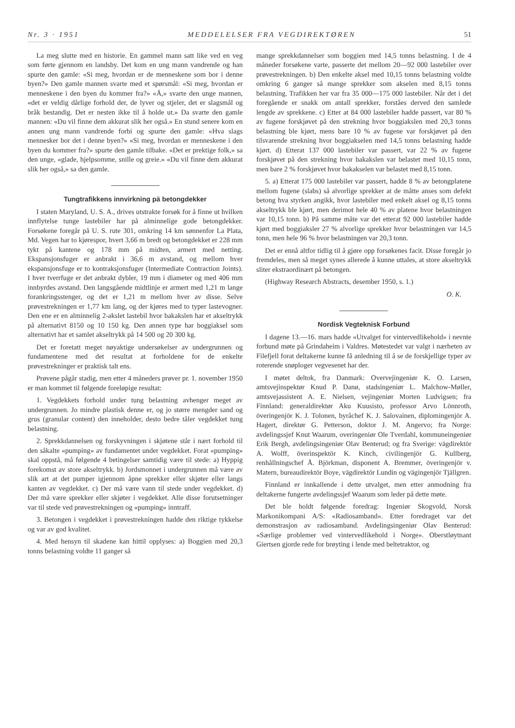Nr. 3 · 1951 MEDDELELSER FRA VEGDIREKTØREN 51
La meg slutte med en historie. En gammel mann satt like ved en veg som førte gjennom en landsby. Det kom en ung mann vandrende og han spurte den gamle: «Si meg, hvordan er de menneskene som bor i denne byen?» Den gamle mannen svarte med et spørsmål: «Si meg, hvordan er menneskene i den byen du kommer fra?» «Å,» svarte den unge mannen, «det er veldig dårlige forhold der, de lyver og stjeler, det er slagsmål og bråk bestandig. Det er nesten ikke til å holde ut.» Da svarte den gamle mannen: «Du vil finne dem akkurat slik her også.» En stund senere kom en annen ung mann vandrende forbi og spurte den gamle: «Hva slags mennesker bor det i denne byen?» «Si meg, hvordan er menneskene i den byen du kommer fra?» spurte den gamle tilbake. «Det er prektige folk,» sa den unge, «glade, hjelpsomme, snille og greie.» «Du vil finne dem akkurat slik her også,» sa den gamle.
Tungtrafikkens innvirkning pä betongdekker
I staten Maryland, U. S. A., drives utstrakte forsøk for å finne ut hvilken innflytelse tunge lastebiler har på alminnelige gode betongdekker. Forsøkene foregår på U. S. rute 301, omkring 14 km sønnenfor La Plata, Md. Vegen har to kjørespor, hvert 3,66 m bredt og betongdekket er 228 mm tykt på kantene og 178 mm på midten, armert med netting. Ekspansjonsfuger er anbrakt i 36,6 m avstand, og mellom hver ekspansjonsfuge er to kontraksjonsfuger (Intermediate Contraction Joints). I hver tverrfuge er det anbrakt dybler, 19 mm i diameter og med 406 mm innbyrdes avstand. Den langsgående midtlinje er armert med 1,21 m lange forankringsstenger, og det er 1,21 m mellom hver av disse. Selve prøvestrekningen er 1,77 km lang, og der kjøres med to typer lastevogner. Den ene er en alminnelig 2-akslet lastebil hvor bakakslen har et akseltrykk på alternativt 8150 og 10 150 kg. Den annen type har boggiaksel som alternativt har et samlet akseltrykk på 14 500 og 20 300 kg.
Det er foretatt meget nøyaktige undersøkelser av undergrunnen og fundamentene med det resultat at forholdene for de enkelte prøvestrekninger er praktisk talt ens.
Prøvene pågår stadig, men etter 4 måneders prøver pr. 1. november 1950 er man kommet til følgende foreløpige resultat:
1. Vegdekkets forhold under tung belastning avhenger meget av undergrunnen. Jo mindre plastisk denne er, og jo større mengder sand og grus (granular content) den inneholder, desto bedre tåler vegdekket tung belastning.
2. Sprekkdannelsen og forskyvningen i skjøtene står i nært forhold til den såkalte «pumping» av fundamentet under vegdekket. Forat «pumping» skal oppstå, må følgende 4 betingelser samtidig være til stede: a) Hyppig forekomst av store akseltrykk. b) Jordsmonnet i undergrunnen må være av slik art at det pumper igjennom åpne sprekker eller skjøter eller langs kanten av vegdekket. c) Der må være vann til stede under vegdekket. d) Der må være sprekker eller skjøter i vegdekket. Alle disse forutsetninger var til stede ved prøvestrekningen og «pumping» inntraff.
3. Betongen i vegdekket i prøvestrekningen hadde den riktige tykkelse og var av god kvalitet.
4. Med hensyn til skadene kan hittil opplyses: a) Boggien med 20,3 tonns belastning voldte 11 ganger så
mange sprekkdannelser som boggien med 14,5 tonns belastning. I de 4 måneder forsøkene varte, passerte det mellom 20—92 000 lastebiler over prøvestrekningen. b) Den enkelte aksel med 10,15 tonns belastning voldte omkring 6 ganger så mange sprekker som akselen med 8,15 tonns belastning. Trafikken her var fra 35 000—175 000 lastebiler. Når det i det foregående er snakk om antall sprekker, forståes derved den samlede lengde av sprekkene. c) Etter at 84 000 lastebiler hadde passert, var 80 % av fugene forskjøvet på den strekning hvor boggiakslen med 20,3 tonns belastning ble kjørt, mens bare 10 % av fugene var forskjøvet på den tilsvarende strekning hvor boggiakselen med 14,5 tonns belastning hadde kjørt. d) Etterat 137 000 lastebiler var passert, var 22 % av fugene forskjøvet på den strekning hvor bakakslen var belastet med 10,15 tonn, men bare 2 % forskjøvet hvor bakakselen var belastet med 8,15 tonn.
5. a) Etterat 175 000 lastebiler var passert, hadde 8 % av betongplatene mellom fugene (slabs) så alvorlige sprekker at de måtte anses som defekt betong hva styrken angikk, hvor lastebiler med enkelt aksel og 8,15 tonns akseltrykk ble kjørt, men derimot hele 40 % av platene hvor belastningen var 10,15 tonn. b) På samme måte var det etterat 92 000 lastebiler hadde kjørt med boggiaksler 27 % alvorlige sprekker hvor belastningen var 14,5 tonn, men hele 96 % hvor belastningen var 20,3 tonn.
Det er ennå altfor tidlig til å gjøre opp forsøkenes facit. Disse foregår jo fremdeles, men så meget synes allerede å kunne uttales, at store akseltrykk sliter ekstraordinært på betongen.
(Highway Research Abstracts, desember 1950, s. 1.)
O. K.
Nordisk Vegteknisk Forbund
I dagene 13.—16. mars hadde «Utvalget for vintervedlikehold» i nevnte forbund møte på Grindaheim i Valdres. Møtestedet var valgt i nærheten av Filefjell forat deltakerne kunne få anledning til å se de forskjellige typer av roterende snøploger vegvesenet har der.
I møtet deltok, fra Danmark: Overvejingeniør K. O. Larsen, amtsvejinspektør Knud P. Danø, stadsingeniør L. Malchow-Møller, amtsvejassistent A. E. Nielsen, vejingeniør Morten Ludvigsen; fra Finnland: generaldirektør Aku Kuusisto, professor Arvo Lönnroth, överingenjör K. J. Tolonen, byråchef K. J. Salovainen, diplomingenjör A. Hagert, direktør G. Petterson, doktor J. M. Angervo; fra Norge: avdelingssjef Knut Waarum, overingeniør Ole Tverdahl, kommuneingeniør Erik Bergh, avdelingsingeniør Olav Benterud; og fra Sverige: vägdirektör A. Wolff, överinspektör K. Kinch, civilingenjör G. Kullberg, renhållningschef Å. Björkman, disponent A. Bremmer, överingenjör v. Matern, bureaudirektör Boye, vägdirektör Lundin og vägingenjör Tjällgren.
Finnland er innkallende i dette utvalget, men etter anmodning fra deltakerne fungerte avdelingssjef Waarum som leder på dette møte.
Det ble holdt følgende foredrag: Ingeniør Skogvold, Norsk Markonikompani A/S: «Radiosamband». Etter foredraget var det demonstrasjon av radiosamband. Avdelingsingeniør Olav Benterud: «Særlige problemer ved vintervedlikehold i Norge». Oberstløytnant Giertsen gjorde rede for brøyting i lende med beltetraktor, og